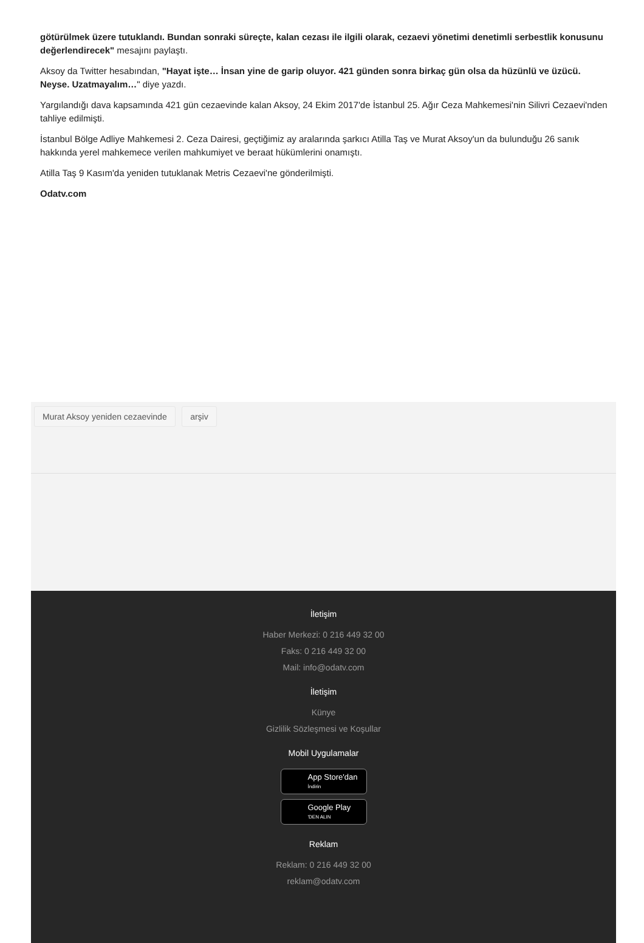götürülmek üzere tutuklandı. Bundan sonraki süreçte, kalan cezası ile ilgili olarak, cezaevi yönetimi denetimli serbestlik konusunu değerlendirecek" mesajını paylaştı.
Aksoy da Twitter hesabından, "Hayat işte… İnsan yine de garip oluyor. 421 günden sonra birkaç gün olsa da hüzünlü ve üzücü. Neyse. Uzatmayalım…" diye yazdı.
Yargılandığı dava kapsamında 421 gün cezaevinde kalan Aksoy, 24 Ekim 2017'de İstanbul 25. Ağır Ceza Mahkemesi'nin Silivri Cezaevi'nden tahliye edilmişti.
İstanbul Bölge Adliye Mahkemesi 2. Ceza Dairesi, geçtiğimiz ay aralarında şarkıcı Atilla Taş ve Murat Aksoy'un da bulunduğu 26 sanık hakkında yerel mahkemece verilen mahkumiyet ve beraat hükümlerini onamıştı.
Atilla Taş 9 Kasım'da yeniden tutuklanak Metris Cezaevi'ne gönderilmişti.
Odatv.com
Murat Aksoy yeniden cezaevinde arşiv
İletişim
Haber Merkezi: 0 216 449 32 00
Faks: 0 216 449 32 00
Mail: info@odatv.com
İletişim
Künye
Gizlilik Sözleşmesi ve Koşullar
Mobil Uygulamalar
App Store'dan
İndirin
Google Play
'DEN ALIN
Reklam
Reklam: 0 216 449 32 00
reklam@odatv.com